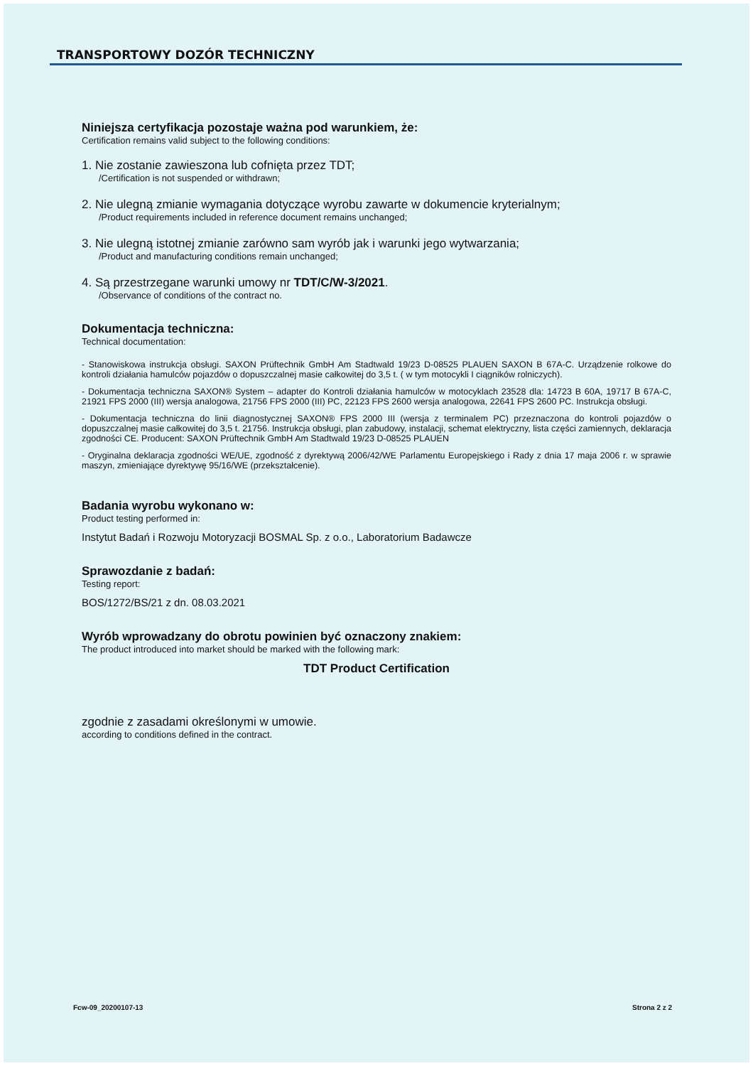TRANSPORTOWY DOZÓR TECHNICZNY
Niniejsza certyfikacja pozostaje ważna pod warunkiem, że:
Certification remains valid subject to the following conditions:
1. Nie zostanie zawieszona lub cofnięta przez TDT;
/Certification is not suspended or withdrawn;
2. Nie ulegną zmianie wymagania dotyczące wyrobu zawarte w dokumencie kryterialnym;
/Product requirements included in reference document remains unchanged;
3. Nie ulegną istotnej zmianie zarówno sam wyrób jak i warunki jego wytwarzania;
/Product and manufacturing conditions remain unchanged;
4. Są przestrzegane warunki umowy nr TDT/C/W-3/2021.
/Observance of conditions of the contract no.
Dokumentacja techniczna:
Technical documentation:
- Stanowiskowa instrukcja obsługi. SAXON Prüftechnik GmbH Am Stadtwald 19/23 D-08525 PLAUEN SAXON B 67A-C. Urządzenie rolkowe do kontroli działania hamulców pojazdów o dopuszczalnej masie całkowitej do 3,5 t. ( w tym motocykli I ciągników rolniczych).
- Dokumentacja techniczna SAXON® System – adapter do Kontroli działania hamulców w motocyklach 23528 dla: 14723 B 60A, 19717 B 67A-C, 21921 FPS 2000 (III) wersja analogowa, 21756 FPS 2000 (III) PC, 22123 FPS 2600 wersja analogowa, 22641 FPS 2600 PC. Instrukcja obsługi.
- Dokumentacja techniczna do linii diagnostycznej SAXON® FPS 2000 III (wersja z terminalem PC) przeznaczona do kontroli pojazdów o dopuszczalnej masie całkowitej do 3,5 t. 21756. Instrukcja obsługi, plan zabudowy, instalacji, schemat elektryczny, lista części zamiennych, deklaracja zgodności CE. Producent: SAXON Prüftechnik GmbH Am Stadtwald 19/23 D-08525 PLAUEN
- Oryginalna deklaracja zgodności WE/UE, zgodność z dyrektywą 2006/42/WE Parlamentu Europejskiego i Rady z dnia 17 maja 2006 r. w sprawie maszyn, zmieniające dyrektywę 95/16/WE (przekształcenie).
Badania wyrobu wykonano w:
Product testing performed in:
Instytut Badań i Rozwoju Motoryzacji BOSMAL Sp. z o.o., Laboratorium Badawcze
Sprawozdanie z badań:
Testing report:
BOS/1272/BS/21 z dn. 08.03.2021
Wyrób wprowadzany do obrotu powinien być oznaczony znakiem:
The product introduced into market should be marked with the following mark:
TDT Product Certification
zgodnie z zasadami określonymi w umowie.
according to conditions defined in the contract.
Fcw-09_20200107-13 Strona 2 z 2